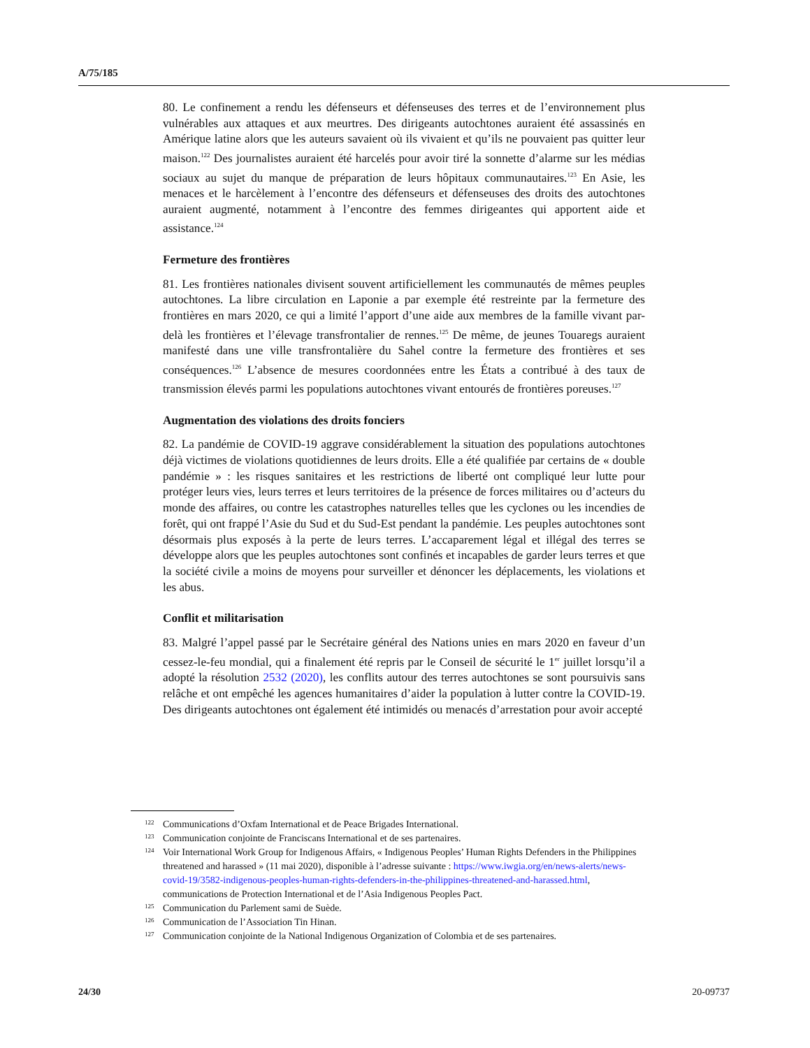A/75/185
80. Le confinement a rendu les défenseurs et défenseuses des terres et de l’environnement plus vulnérables aux attaques et aux meurtres. Des dirigeants autochtones auraient été assassinés en Amérique latine alors que les auteurs savaient où ils vivaient et qu’ils ne pouvaient pas quitter leur maison.<sup>122</sup> Des journalistes auraient été harcelés pour avoir tiré la sonnette d’alarme sur les médias sociaux au sujet du manque de préparation de leurs hôpitaux communautaires.<sup>123</sup> En Asie, les menaces et le harcèlement à l’encontre des défenseurs et défenseuses des droits des autochtones auraient augmenté, notamment à l’encontre des femmes dirigeantes qui apportent aide et assistance.<sup>124</sup>
Fermeture des frontières
81. Les frontières nationales divisent souvent artificiellement les communautés de mêmes peuples autochtones. La libre circulation en Laponie a par exemple été restreinte par la fermeture des frontières en mars 2020, ce qui a limité l’apport d’une aide aux membres de la famille vivant par-delà les frontières et l’élevage transfrontalier de rennes.<sup>125</sup> De même, de jeunes Touaregs auraient manifesté dans une ville transfrontalière du Sahel contre la fermeture des frontières et ses conséquences.<sup>126</sup> L’absence de mesures coordonnées entre les États a contribué à des taux de transmission élevés parmi les populations autochtones vivant entourés de frontières poreuses.<sup>127</sup>
Augmentation des violations des droits fonciers
82. La pandémie de COVID-19 aggrave considérablement la situation des populations autochtones déjà victimes de violations quotidiennes de leurs droits. Elle a été qualifiée par certains de « double pandémie » : les risques sanitaires et les restrictions de liberté ont compliqué leur lutte pour protéger leurs vies, leurs terres et leurs territoires de la présence de forces militaires ou d’acteurs du monde des affaires, ou contre les catastrophes naturelles telles que les cyclones ou les incendies de forêt, qui ont frappé l’Asie du Sud et du Sud-Est pendant la pandémie. Les peuples autochtones sont désormais plus exposés à la perte de leurs terres. L’accaparement légal et illégal des terres se développe alors que les peuples autochtones sont confinés et incapables de garder leurs terres et que la société civile a moins de moyens pour surveiller et dénoncer les déplacements, les violations et les abus.
Conflit et militarisation
83. Malgré l’appel passé par le Secrétaire général des Nations unies en mars 2020 en faveur d’un cessez-le-feu mondial, qui a finalement été repris par le Conseil de sécurité le 1<sup>er</sup> juillet lorsqu’il a adopté la résolution 2532 (2020), les conflits autour des terres autochtones se sont poursuivis sans relâche et ont empêché les agences humanitaires d’aider la population à lutter contre la COVID-19. Des dirigeants autochtones ont également été intimidés ou menacés d’arrestation pour avoir accepté
122 Communications d’Oxfam International et de Peace Brigades International.
123 Communication conjointe de Franciscans International et de ses partenaires.
124 Voir International Work Group for Indigenous Affairs, « Indigenous Peoples’ Human Rights Defenders in the Philippines threatened and harassed » (11 mai 2020), disponible à l’adresse suivante : https://www.iwgia.org/en/news-alerts/news-covid-19/3582-indigenous-peoples-human-rights-defenders-in-the-philippines-threatened-and-harassed.html, communications de Protection International et de l’Asia Indigenous Peoples Pact.
125 Communication du Parlement sami de Suède.
126 Communication de l’Association Tin Hinan.
127 Communication conjointe de la National Indigenous Organization of Colombia et de ses partenaires.
24/30 20-09737